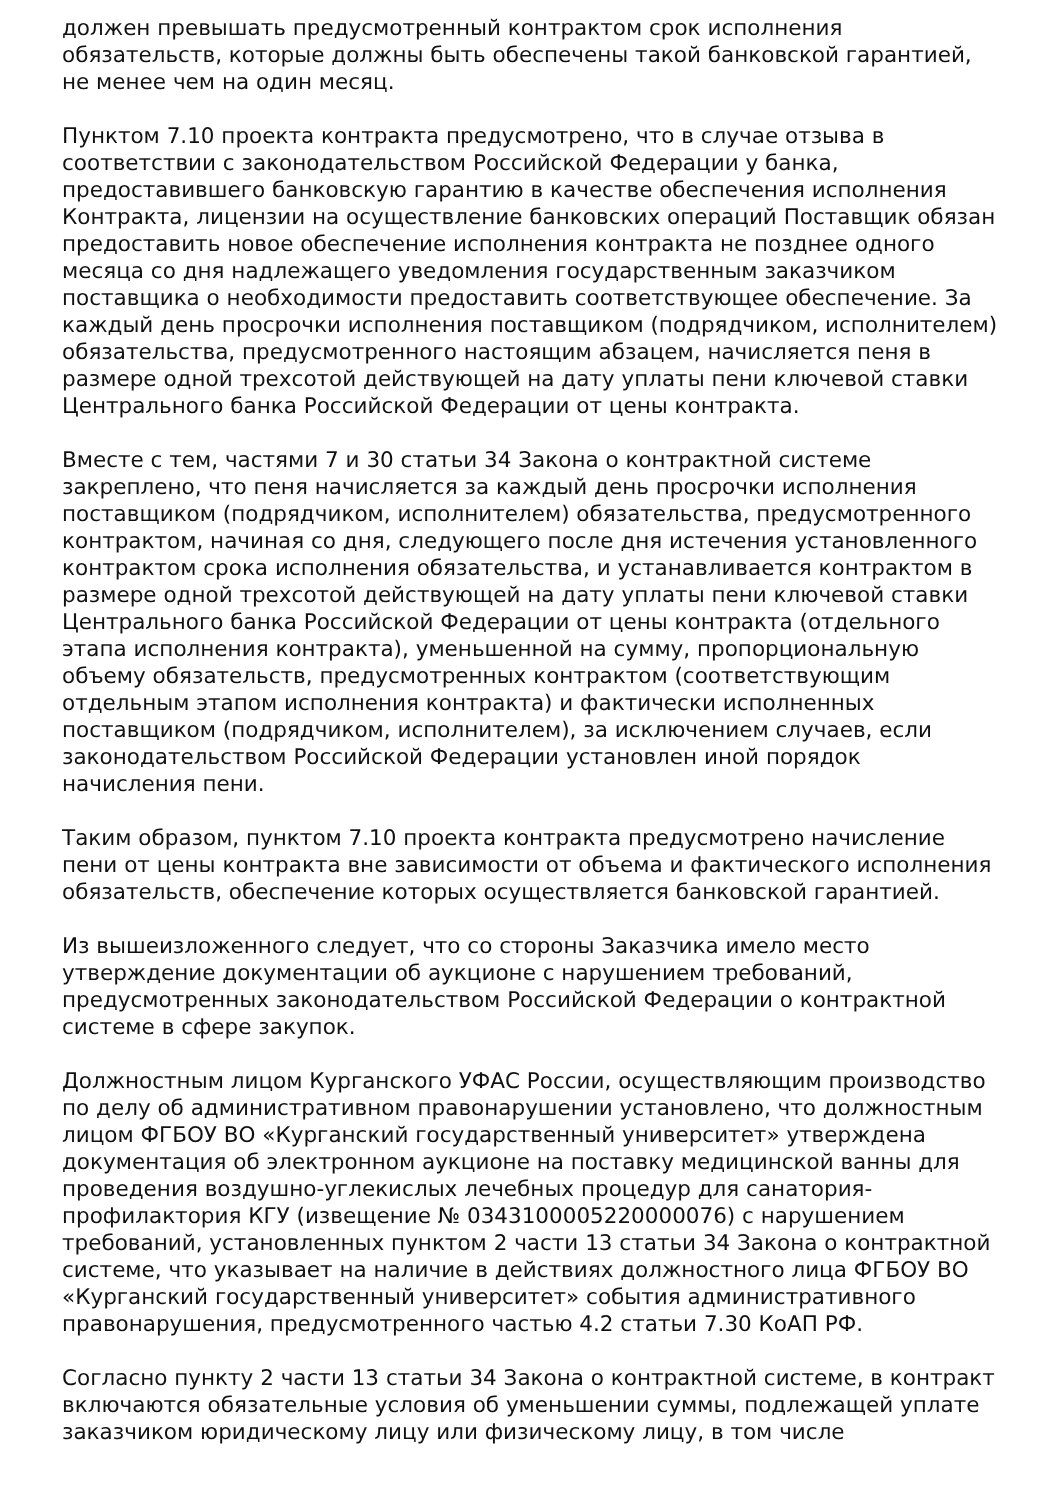должен превышать предусмотренный контрактом срок исполнения обязательств, которые должны быть обеспечены такой банковской гарантией, не менее чем на один месяц.
Пунктом 7.10 проекта контракта предусмотрено, что в случае отзыва в соответствии с законодательством Российской Федерации у банка, предоставившего банковскую гарантию в качестве обеспечения исполнения Контракта, лицензии на осуществление банковских операций Поставщик обязан предоставить новое обеспечение исполнения контракта не позднее одного месяца со дня надлежащего уведомления государственным заказчиком поставщика о необходимости предоставить соответствующее обеспечение. За каждый день просрочки исполнения поставщиком (подрядчиком, исполнителем) обязательства, предусмотренного настоящим абзацем, начисляется пеня в размере одной трехсотой действующей на дату уплаты пени ключевой ставки Центрального банка Российской Федерации от цены контракта.
Вместе с тем, частями 7 и 30 статьи 34 Закона о контрактной системе закреплено, что пеня начисляется за каждый день просрочки исполнения поставщиком (подрядчиком, исполнителем) обязательства, предусмотренного контрактом, начиная со дня, следующего после дня истечения установленного контрактом срока исполнения обязательства, и устанавливается контрактом в размере одной трехсотой действующей на дату уплаты пени ключевой ставки Центрального банка Российской Федерации от цены контракта (отдельного этапа исполнения контракта), уменьшенной на сумму, пропорциональную объему обязательств, предусмотренных контрактом (соответствующим отдельным этапом исполнения контракта) и фактически исполненных поставщиком (подрядчиком, исполнителем), за исключением случаев, если законодательством Российской Федерации установлен иной порядок начисления пени.
Таким образом, пунктом 7.10 проекта контракта предусмотрено начисление пени от цены контракта вне зависимости от объема и фактического исполнения обязательств, обеспечение которых осуществляется банковской гарантией.
Из вышеизложенного следует, что со стороны Заказчика имело место утверждение документации об аукционе с нарушением требований, предусмотренных законодательством Российской Федерации о контрактной системе в сфере закупок.
Должностным лицом Курганского УФАС России, осуществляющим производство по делу об административном правонарушении установлено, что должностным лицом ФГБОУ ВО «Курганский государственный университет» утверждена документация об электронном аукционе на поставку медицинской ванны для проведения воздушно-углекислых лечебных процедур для санатория-профилактория КГУ (извещение № 0343100005220000076) с нарушением требований, установленных пунктом 2 части 13 статьи 34 Закона о контрактной системе, что указывает на наличие в действиях должностного лица ФГБОУ ВО «Курганский государственный университет» события административного правонарушения, предусмотренного частью 4.2 статьи 7.30 КоАП РФ.
Согласно пункту 2 части 13 статьи 34 Закона о контрактной системе, в контракт включаются обязательные условия об уменьшении суммы, подлежащей уплате заказчиком юридическому лицу или физическому лицу, в том числе